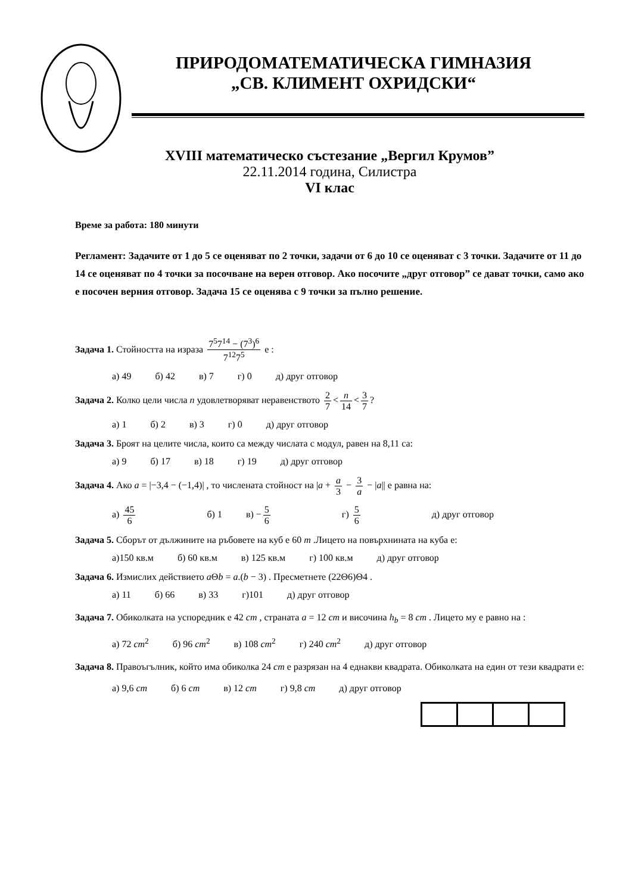ПРИРОДОМАТЕМАТИЧЕСКА ГИМНАЗИЯ
„СВ. КЛИМЕНТ ОХРИДСКИ“
XVIII математическо състезание „Вергил Крумов”
22.11.2014 година, Силистра
VI клас
Време за работа: 180 минути
Регламент: Задачите от 1 до 5 се оценяват по 2 точки, задачи от 6 до 10 се оценяват с 3 точки. Задачите от 11 до 14 се оценяват по 4 точки за посочване на верен отговор. Ако посочите „друг отговор” се дават точки, само ако е посочен верния отговор. Задача 15 се оценява с 9 точки за пълно решение.
Задача 1. Стойността на израза 7<sup>5</sup>7<sup>14</sup> − (7<sup>3</sup>)<sup>6</sup> 7<sup>12</sup>7<sup>5</sup> е :
а) 49 б) 42 в) 7 г) 0 д) друг отговор
Задача 2. Колко цели числа n удовлетворяват неравенството 2 7 < n 14 < 3 7?
а) 1 б) 2 в) 3 г) 0 д) друг отговор
Задача 3. Броят на целите числа, които са между числата с модул, равен на 8,11 са:
а) 9 б) 17 в) 18 г) 19 д) друг отговор
Задача 4. Ако a = |−3,4 − (−1,4)| , то числената стойност на |a + a 3 − 3 a − |a|| е равна на:
а) 45 6 б) 1 в) − 5 6 г) 5 6 д) друг отговор
Задача 5. Сборът от дължините на ръбовете на куб е 60 m .Лицето на повърхнината на куба е:
а)150 кв.м б) 60 кв.м в) 125 кв.м г) 100 кв.м д) друг отговор
Задача 6. Измислих действието a Θb = a.(b − 3) . Пресметнете (22Θ6)Θ4 .
а) 11 б) 66 в) 33 г)101 д) друг отговор
Задача 7. Обиколката на успоредник е 42 cm , страната a = 12 cm и височина h<sub>b</sub> = 8 cm . Лицето му е равно на :
а) 72 cm<sup>2</sup> б) 96 cm<sup>2</sup> в) 108 cm<sup>2</sup> г) 240 cm<sup>2</sup> д) друг отговор
Задача 8. Правоъгълник, който има обиколка 24 cm е разрязан на 4 еднакви квадрата. Обиколката на един от тези квадрати е:
а) 9,6 cm б) 6 cm в) 12 cm г) 9,8 cm д) друг отговор